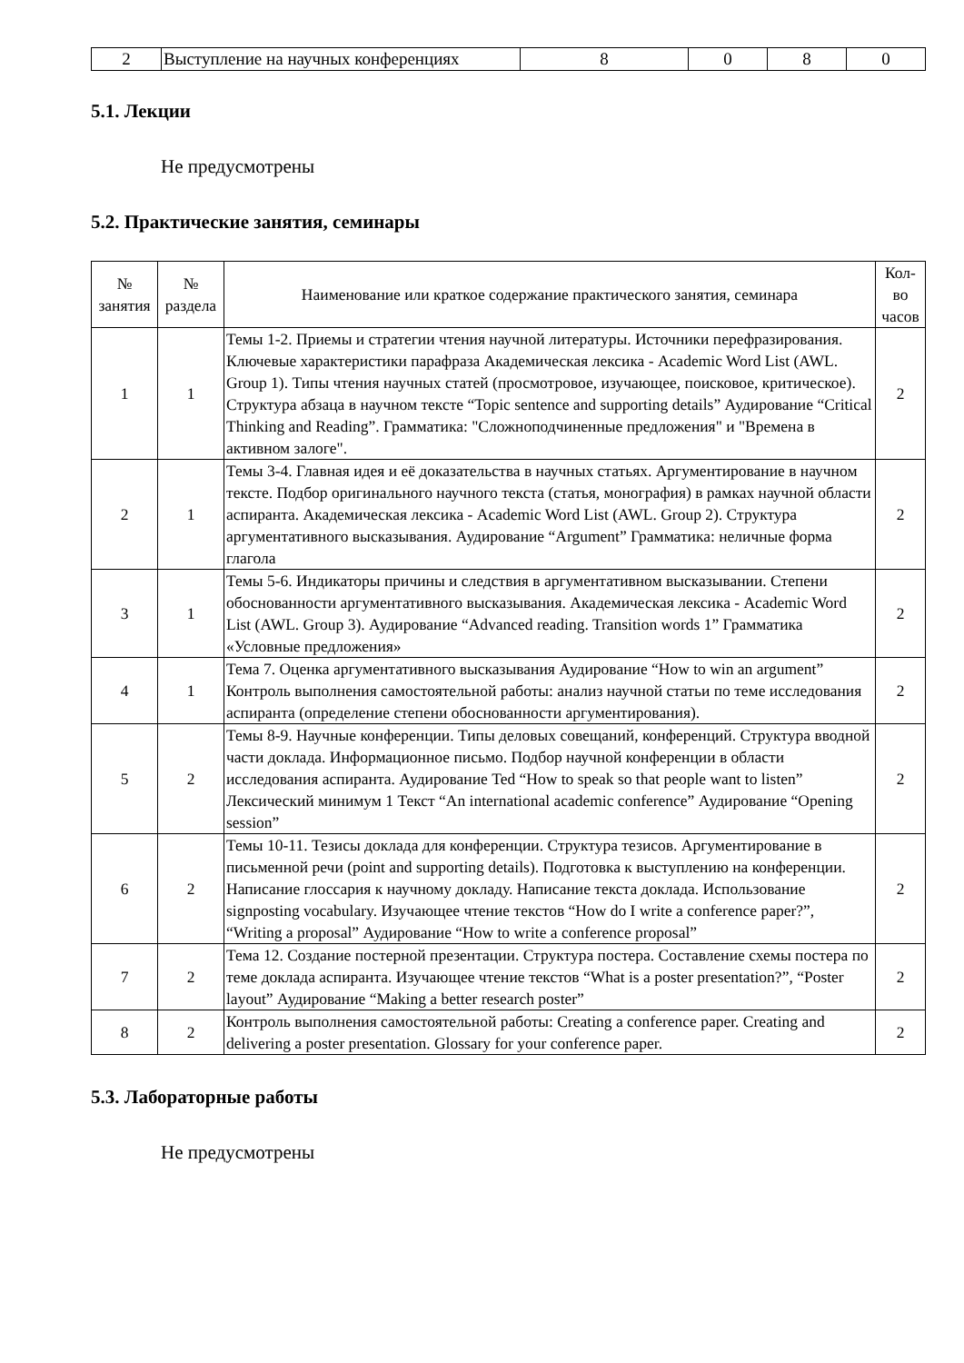| 2 | Выступление на научных конференциях | 8 | 0 | 8 | 0 |
5.1. Лекции
Не предусмотрены
5.2. Практические занятия, семинары
| № занятия | № раздела | Наименование или краткое содержание практического занятия, семинара | Кол-во часов |
| --- | --- | --- | --- |
| 1 | 1 | Темы 1-2. Приемы и стратегии чтения научной литературы. Источники перефразирования. Ключевые характеристики парафраза Академическая лексика - Academic Word List (AWL. Group 1). Типы чтения научных статей (просмотровое, изучающее, поисковое, критическое). Структура абзаца в научном тексте “Topic sentence and supporting details” Аудирование “Critical Thinking and Reading”. Грамматика: "Сложноподчиненные предложения" и "Времена в активном залоге". | 2 |
| 2 | 1 | Темы 3-4. Главная идея и её доказательства в научных статьях. Аргументирование в научном тексте. Подбор оригинального научного текста (статья, монография) в рамках научной области аспиранта. Академическая лексика - Academic Word List (AWL. Group 2). Структура аргументативного высказывания. Аудирование “Argument” Грамматика: неличные форма глагола | 2 |
| 3 | 1 | Темы 5-6. Индикаторы причины и следствия в аргументативном высказывании. Степени обоснованности аргументативного высказывания. Академическая лексика - Academic Word List (AWL. Group 3). Аудирование “Advanced reading. Transition words 1” Грамматика «Условные предложения» | 2 |
| 4 | 1 | Тема 7. Оценка аргументативного высказывания Аудирование “How to win an argument” Контроль выполнения самостоятельной работы: анализ научной статьи по теме исследования аспиранта (определение степени обоснованности аргументирования). | 2 |
| 5 | 2 | Темы 8-9. Научные конференции. Типы деловых совещаний, конференций. Структура вводной части доклада. Информационное письмо. Подбор научной конференции в области исследования аспиранта. Аудирование Ted “How to speak so that people want to listen” Лексический минимум 1 Текст “An international academic conference” Аудирование “Opening session” | 2 |
| 6 | 2 | Темы 10-11. Тезисы доклада для конференции. Структура тезисов. Аргументирование в письменной речи (point and supporting details). Подготовка к выступлению на конференции. Написание глоссария к научному докладу. Написание текста доклада. Использование signposting vocabulary. Изучающее чтение текстов “How do I write a conference paper?”, “Writing a proposal” Аудирование “How to write a conference proposal” | 2 |
| 7 | 2 | Тема 12. Создание постерной презентации. Структура постера. Составление схемы постера по теме доклада аспиранта. Изучающее чтение текстов “What is a poster presentation?”, “Poster layout” Аудирование “Making a better research poster” | 2 |
| 8 | 2 | Контроль выполнения самостоятельной работы: Creating a conference paper. Creating and delivering a poster presentation. Glossary for your conference paper. | 2 |
5.3. Лабораторные работы
Не предусмотрены